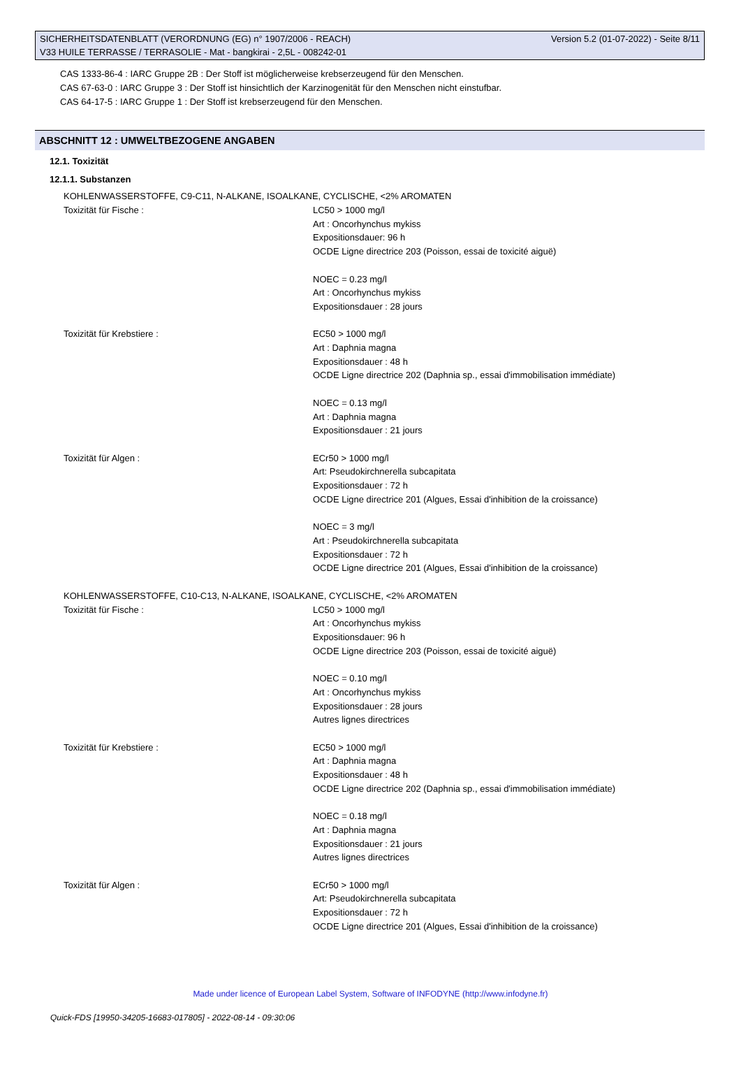SICHERHEITSDATENBLATT (VERORDNUNG (EG) n° 1907/2006 - REACH) Version 5.2 (01-07-2022) - Seite 8/11
V33 HUILE TERRASSE / TERRASOLIE - Mat - bangkirai - 2,5L - 008242-01
CAS 1333-86-4 : IARC Gruppe 2B : Der Stoff ist möglicherweise krebserzeugend für den Menschen.
CAS 67-63-0 : IARC Gruppe 3 : Der Stoff ist hinsichtlich der Karzinogenität für den Menschen nicht einstufbar.
CAS 64-17-5 : IARC Gruppe 1 : Der Stoff ist krebserzeugend für den Menschen.
ABSCHNITT 12 : UMWELTBEZOGENE ANGABEN
12.1. Toxizität
12.1.1. Substanzen
KOHLENWASSERSTOFFE, C9-C11, N-ALKANE, ISOALKANE, CYCLISCHE, <2% AROMATEN
Toxizität für Fische : LC50 > 1000 mg/l
Art : Oncorhynchus mykiss
Expositionsdauer: 96 h
OCDE Ligne directrice 203 (Poisson, essai de toxicité aiguë)
NOEC = 0.23 mg/l
Art : Oncorhynchus mykiss
Expositionsdauer : 28 jours
Toxizität für Krebstiere : EC50 > 1000 mg/l
Art : Daphnia magna
Expositionsdauer : 48 h
OCDE Ligne directrice 202 (Daphnia sp., essai d'immobilisation immédiate)
NOEC = 0.13 mg/l
Art : Daphnia magna
Expositionsdauer : 21 jours
Toxizität für Algen : ECr50 > 1000 mg/l
Art: Pseudokirchnerella subcapitata
Expositionsdauer : 72 h
OCDE Ligne directrice 201 (Algues, Essai d'inhibition de la croissance)
NOEC = 3 mg/l
Art : Pseudokirchnerella subcapitata
Expositionsdauer : 72 h
OCDE Ligne directrice 201 (Algues, Essai d'inhibition de la croissance)
KOHLENWASSERSTOFFE, C10-C13, N-ALKANE, ISOALKANE, CYCLISCHE, <2% AROMATEN
Toxizität für Fische : LC50 > 1000 mg/l
Art : Oncorhynchus mykiss
Expositionsdauer: 96 h
OCDE Ligne directrice 203 (Poisson, essai de toxicité aiguë)
NOEC = 0.10 mg/l
Art : Oncorhynchus mykiss
Expositionsdauer : 28 jours
Autres lignes directrices
Toxizität für Krebstiere : EC50 > 1000 mg/l
Art : Daphnia magna
Expositionsdauer : 48 h
OCDE Ligne directrice 202 (Daphnia sp., essai d'immobilisation immédiate)
NOEC = 0.18 mg/l
Art : Daphnia magna
Expositionsdauer : 21 jours
Autres lignes directrices
Toxizität für Algen : ECr50 > 1000 mg/l
Art: Pseudokirchnerella subcapitata
Expositionsdauer : 72 h
OCDE Ligne directrice 201 (Algues, Essai d'inhibition de la croissance)
Made under licence of European Label System, Software of INFODYNE (http://www.infodyne.fr)
Quick-FDS [19950-34205-16683-017805] - 2022-08-14 - 09:30:06